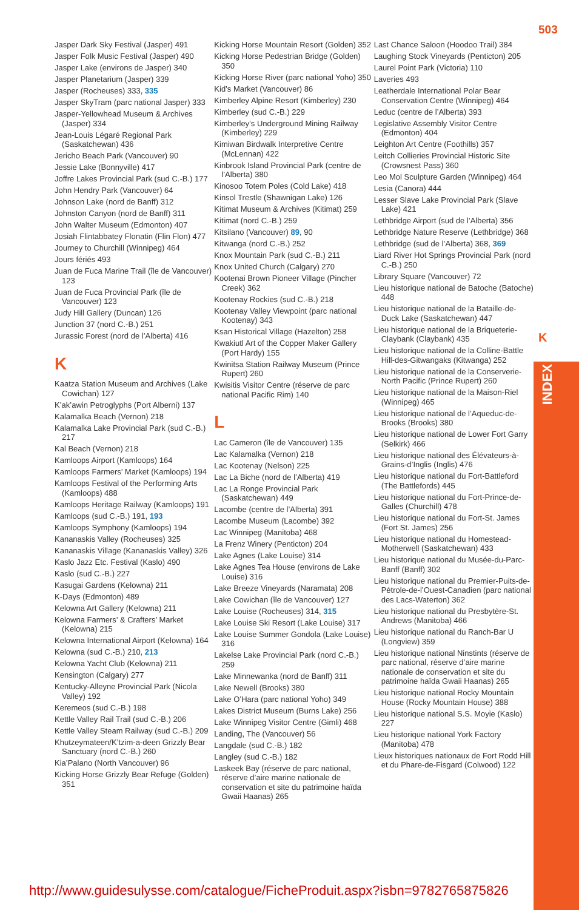503
K
INDEX
Jasper Dark Sky Festival (Jasper) 491
Jasper Folk Music Festival (Jasper) 490
Jasper Lake (environs de Jasper) 340
Jasper Planetarium (Jasper) 339
Jasper (Rocheuses) 333, 335
Jasper SkyTram (parc national Jasper) 333
Jasper-Yellowhead Museum & Archives (Jasper) 334
Jean-Louis Légaré Regional Park (Saskatchewan) 436
Jericho Beach Park (Vancouver) 90
Jessie Lake (Bonnyville) 417
Joffre Lakes Provincial Park (sud C.-B.) 177
John Hendry Park (Vancouver) 64
Johnson Lake (nord de Banff) 312
Johnston Canyon (nord de Banff) 311
John Walter Museum (Edmonton) 407
Josiah Flintabbatey Flonatin (Flin Flon) 477
Journey to Churchill (Winnipeg) 464
Jours fériés 493
Juan de Fuca Marine Trail (île de Vancouver) 123
Juan de Fuca Provincial Park (île de Vancouver) 123
Judy Hill Gallery (Duncan) 126
Junction 37 (nord C.-B.) 251
Jurassic Forest (nord de l’Alberta) 416
K
Kaatza Station Museum and Archives (Lake Cowichan) 127
K’ak’awin Petroglyphs (Port Alberni) 137
Kalamalka Beach (Vernon) 218
Kalamalka Lake Provincial Park (sud C.-B.) 217
Kal Beach (Vernon) 218
Kamloops Airport (Kamloops) 164
Kamloops Farmers’ Market (Kamloops) 194
Kamloops Festival of the Performing Arts (Kamloops) 488
Kamloops Heritage Railway (Kamloops) 191
Kamloops (sud C.-B.) 191, 193
Kamloops Symphony (Kamloops) 194
Kananaskis Valley (Rocheuses) 325
Kananaskis Village (Kananaskis Valley) 326
Kaslo Jazz Etc. Festival (Kaslo) 490
Kaslo (sud C.-B.) 227
Kasugai Gardens (Kelowna) 211
K-Days (Edmonton) 489
Kelowna Art Gallery (Kelowna) 211
Kelowna Farmers’ & Crafters’ Market (Kelowna) 215
Kelowna International Airport (Kelowna) 164
Kelowna (sud C.-B.) 210, 213
Kelowna Yacht Club (Kelowna) 211
Kensington (Calgary) 277
Kentucky-Alleyne Provincial Park (Nicola Valley) 192
Keremeos (sud C.-B.) 198
Kettle Valley Rail Trail (sud C.-B.) 206
Kettle Valley Steam Railway (sud C.-B.) 209
Khutzeymateen/K’tzim-a-deen Grizzly Bear Sanctuary (nord C.-B.) 260
Kia’Palano (North Vancouver) 96
Kicking Horse Grizzly Bear Refuge (Golden) 351
Kicking Horse Mountain Resort (Golden) 352
Kicking Horse Pedestrian Bridge (Golden) 350
Kicking Horse River (parc national Yoho) 350
Kid’s Market (Vancouver) 86
Kimberley Alpine Resort (Kimberley) 230
Kimberley (sud C.-B.) 229
Kimberley’s Underground Mining Railway (Kimberley) 229
Kimiwan Birdwalk Interpretive Centre (McLennan) 422
Kinbrook Island Provincial Park (centre de l’Alberta) 380
Kinosoo Totem Poles (Cold Lake) 418
Kinsol Trestle (Shawnigan Lake) 126
Kitimat Museum & Archives (Kitimat) 259
Kitimat (nord C.-B.) 259
Kitsilano (Vancouver) 89, 90
Kitwanga (nord C.-B.) 252
Knox Mountain Park (sud C.-B.) 211
Knox United Church (Calgary) 270
Kootenai Brown Pioneer Village (Pincher Creek) 362
Kootenay Rockies (sud C.-B.) 218
Kootenay Valley Viewpoint (parc national Kootenay) 343
Ksan Historical Village (Hazelton) 258
Kwakiutl Art of the Copper Maker Gallery (Port Hardy) 155
Kwinitsa Station Railway Museum (Prince Rupert) 260
Kwisitis Visitor Centre (réserve de parc national Pacific Rim) 140
L
Lac Cameron (île de Vancouver) 135
Lac Kalamalka (Vernon) 218
Lac Kootenay (Nelson) 225
Lac La Biche (nord de l’Alberta) 419
Lac La Ronge Provincial Park (Saskatchewan) 449
Lacombe (centre de l’Alberta) 391
Lacombe Museum (Lacombe) 392
Lac Winnipeg (Manitoba) 468
La Frenz Winery (Penticton) 204
Lake Agnes (Lake Louise) 314
Lake Agnes Tea House (environs de Lake Louise) 316
Lake Breeze Vineyards (Naramata) 208
Lake Cowichan (île de Vancouver) 127
Lake Louise (Rocheuses) 314, 315
Lake Louise Ski Resort (Lake Louise) 317
Lake Louise Summer Gondola (Lake Louise) 316
Lakelse Lake Provincial Park (nord C.-B.) 259
Lake Minnewanka (nord de Banff) 311
Lake Newell (Brooks) 380
Lake O’Hara (parc national Yoho) 349
Lakes District Museum (Burns Lake) 256
Lake Winnipeg Visitor Centre (Gimli) 468
Landing, The (Vancouver) 56
Langdale (sud C.-B.) 182
Langley (sud C.-B.) 182
Laskeek Bay (réserve de parc national, réserve d’aire marine nationale de conservation et site du patrimoine haïda Gwaii Haanas) 265
Last Chance Saloon (Hoodoo Trail) 384
Laughing Stock Vineyards (Penticton) 205
Laurel Point Park (Victoria) 110
Laveries 493
Leatherdale International Polar Bear Conservation Centre (Winnipeg) 464
Leduc (centre de l’Alberta) 393
Legislative Assembly Visitor Centre (Edmonton) 404
Leighton Art Centre (Foothills) 357
Leitch Collieries Provincial Historic Site (Crowsnest Pass) 360
Leo Mol Sculpture Garden (Winnipeg) 464
Lesia (Canora) 444
Lesser Slave Lake Provincial Park (Slave Lake) 421
Lethbridge Airport (sud de l’Alberta) 356
Lethbridge Nature Reserve (Lethbridge) 368
Lethbridge (sud de l’Alberta) 368, 369
Liard River Hot Springs Provincial Park (nord C.-B.) 250
Library Square (Vancouver) 72
Lieu historique national de Batoche (Batoche) 448
Lieu historique national de la Bataille-de-Duck Lake (Saskatchewan) 447
Lieu historique national de la Briqueterie-Claybank (Claybank) 435
Lieu historique national de la Colline-Battle Hill-des-Gitwangaks (Kitwanga) 252
Lieu historique national de la Conserverie-North Pacific (Prince Rupert) 260
Lieu historique national de la Maison-Riel (Winnipeg) 465
Lieu historique national de l’Aqueduc-de-Brooks (Brooks) 380
Lieu historique national de Lower Fort Garry (Selkirk) 466
Lieu historique national des Élévateurs-à-Grains-d’Inglis (Inglis) 476
Lieu historique national du Fort-Battleford (The Battlefords) 445
Lieu historique national du Fort-Prince-de-Galles (Churchill) 478
Lieu historique national du Fort-St. James (Fort St. James) 256
Lieu historique national du Homestead-Motherwell (Saskatchewan) 433
Lieu historique national du Musée-du-Parc-Banff (Banff) 302
Lieu historique national du Premier-Puits-de-Pétrole-de-l’Ouest-Canadien (parc national des Lacs-Waterton) 362
Lieu historique national du Presbytère-St. Andrews (Manitoba) 466
Lieu historique national du Ranch-Bar U (Longview) 359
Lieu historique national Ninstints (réserve de parc national, réserve d’aire marine nationale de conservation et site du patrimoine haïda Gwaii Haanas) 265
Lieu historique national Rocky Mountain House (Rocky Mountain House) 388
Lieu historique national S.S. Moyie (Kaslo) 227
Lieu historique national York Factory (Manitoba) 478
Lieux historiques nationaux de Fort Rodd Hill et du Phare-de-Fisgard (Colwood) 122
http://www.guidesulysse.com/catalogue/FicheProduit.aspx?isbn=9782765875826